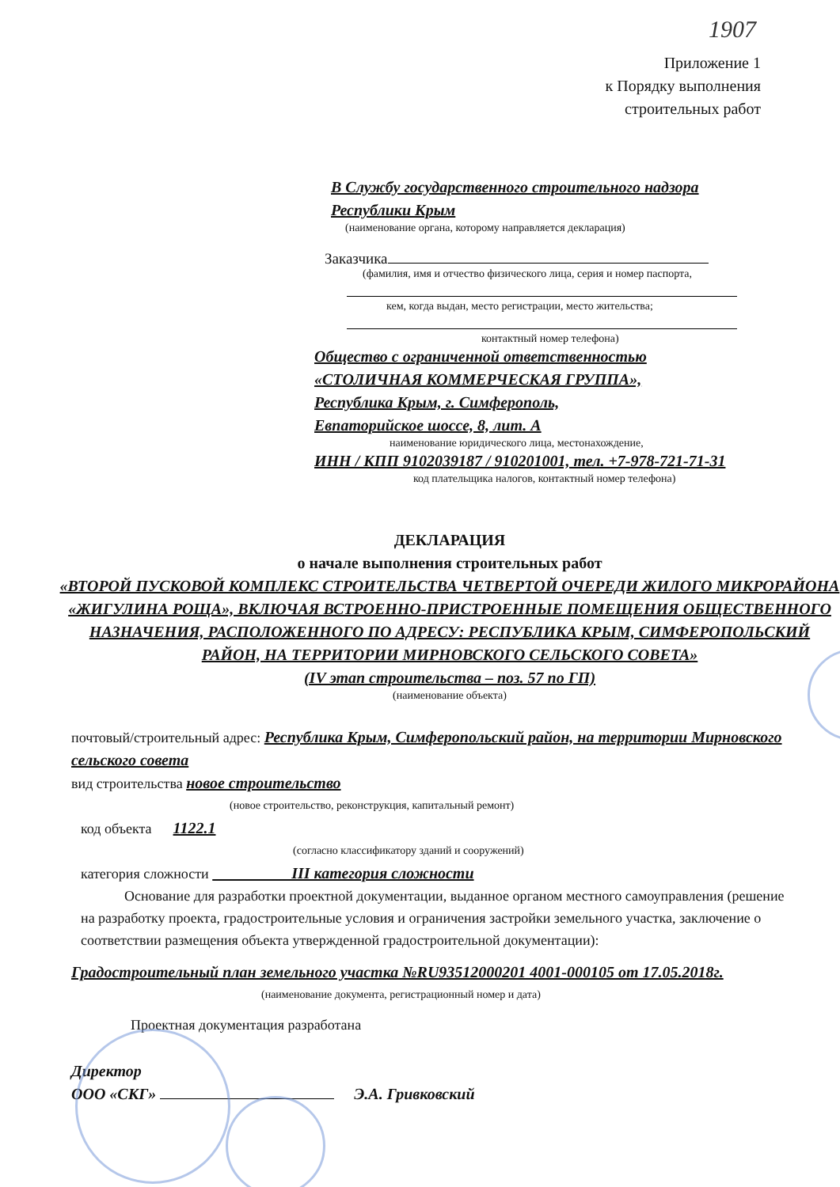1907
Приложение 1
к Порядку выполнения
строительных работ
В Службу государственного строительного надзора
Республики Крым
(наименование органа, которому направляется декларация)
Заказчика
(фамилия, имя и отчество физического лица, серия и номер паспорта,
кем, когда выдан, место регистрации, место жительства;
контактный номер телефона)
Общество с ограниченной ответственностью
«СТОЛИЧНАЯ КОММЕРЧЕСКАЯ ГРУППА»,
Республика Крым, г. Симферополь,
Евпаторийское шоссе, 8, лит. А
наименование юридического лица, местонахождение,
ИНН / КПП 9102039187 / 910201001, тел. +7-978-721-71-31
код плательщика налогов, контактный номер телефона)
ДЕКЛАРАЦИЯ
о начале выполнения строительных работ
«ВТОРОЙ ПУСКОВОЙ КОМПЛЕКС СТРОИТЕЛЬСТВА ЧЕТВЕРТОЙ ОЧЕРЕДИ ЖИЛОГО МИКРОРАЙОНА «ЖИГУЛИНА РОЩА», ВКЛЮЧАЯ ВСТРОЕННО-ПРИСТРОЕННЫЕ ПОМЕЩЕНИЯ ОБЩЕСТВЕННОГО НАЗНАЧЕНИЯ, РАСПОЛОЖЕННОГО ПО АДРЕСУ: РЕСПУБЛИКА КРЫМ, СИМФЕРОПОЛЬСКИЙ РАЙОН, НА ТЕРРИТОРИИ МИРНОВСКОГО СЕЛЬСКОГО СОВЕТА»
(IV этап строительства – поз. 57 по ГП)
(наименование объекта)
почтовый/строительный адрес: Республика Крым, Симферопольский район, на территории Мирновского сельского совета
вид строительства новое строительство
(новое строительство, реконструкция, капитальный ремонт)
код объекта 1122.1
(согласно классификатору зданий и сооружений)
категория сложности III категория сложности
Основание для разработки проектной документации, выданное органом местного самоуправления (решение на разработку проекта, градостроительные условия и ограничения застройки земельного участка, заключение о соответствии размещения объекта утвержденной градостроительной документации):
Градостроительный план земельного участка №RU93512000201 4001-000105 от 17.05.2018г.
(наименование документа, регистрационный номер и дата)
Проектная документация разработана
Директор
ООО «СКГ» Э.А. Гривковский